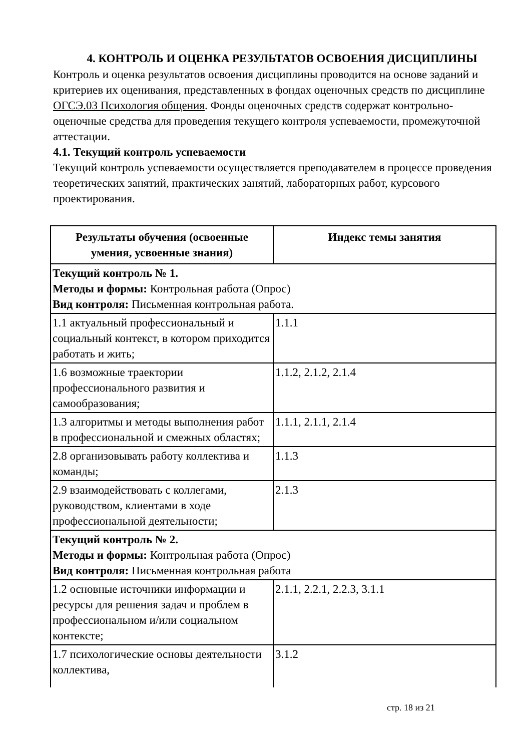4. КОНТРОЛЬ И ОЦЕНКА РЕЗУЛЬТАТОВ ОСВОЕНИЯ ДИСЦИПЛИНЫ
Контроль и оценка результатов освоения дисциплины проводится на основе заданий и критериев их оценивания, представленных в фондах оценочных средств по дисциплине ОГСЭ.03 Психология общения. Фонды оценочных средств содержат контрольно-оценочные средства для проведения текущего контроля успеваемости, промежуточной аттестации.
4.1. Текущий контроль успеваемости
Текущий контроль успеваемости осуществляется преподавателем в процессе проведения теоретических занятий, практических занятий, лабораторных работ, курсового проектирования.
| Результаты обучения (освоенные умения, усвоенные знания) | Индекс темы занятия |
| --- | --- |
| Текущий контроль № 1. Методы и формы: Контрольная работа (Опрос) Вид контроля: Письменная контрольная работа. | |
| 1.1 актуальный профессиональный и социальный контекст, в котором приходится работать и жить; | 1.1.1 |
| 1.6 возможные траектории профессионального развития и самообразования; | 1.1.2, 2.1.2, 2.1.4 |
| 1.3 алгоритмы и методы выполнения работ в профессиональной и смежных областях; | 1.1.1, 2.1.1, 2.1.4 |
| 2.8 организовывать работу коллектива и команды; | 1.1.3 |
| 2.9 взаимодействовать с коллегами, руководством, клиентами в ходе профессиональной деятельности; | 2.1.3 |
| Текущий контроль № 2. Методы и формы: Контрольная работа (Опрос) Вид контроля: Письменная контрольная работа | |
| 1.2 основные источники информации и ресурсы для решения задач и проблем в профессиональном и/или социальном контексте; | 2.1.1, 2.2.1, 2.2.3, 3.1.1 |
| 1.7 психологические основы деятельности коллектива, | 3.1.2 |
стр. 18 из 21